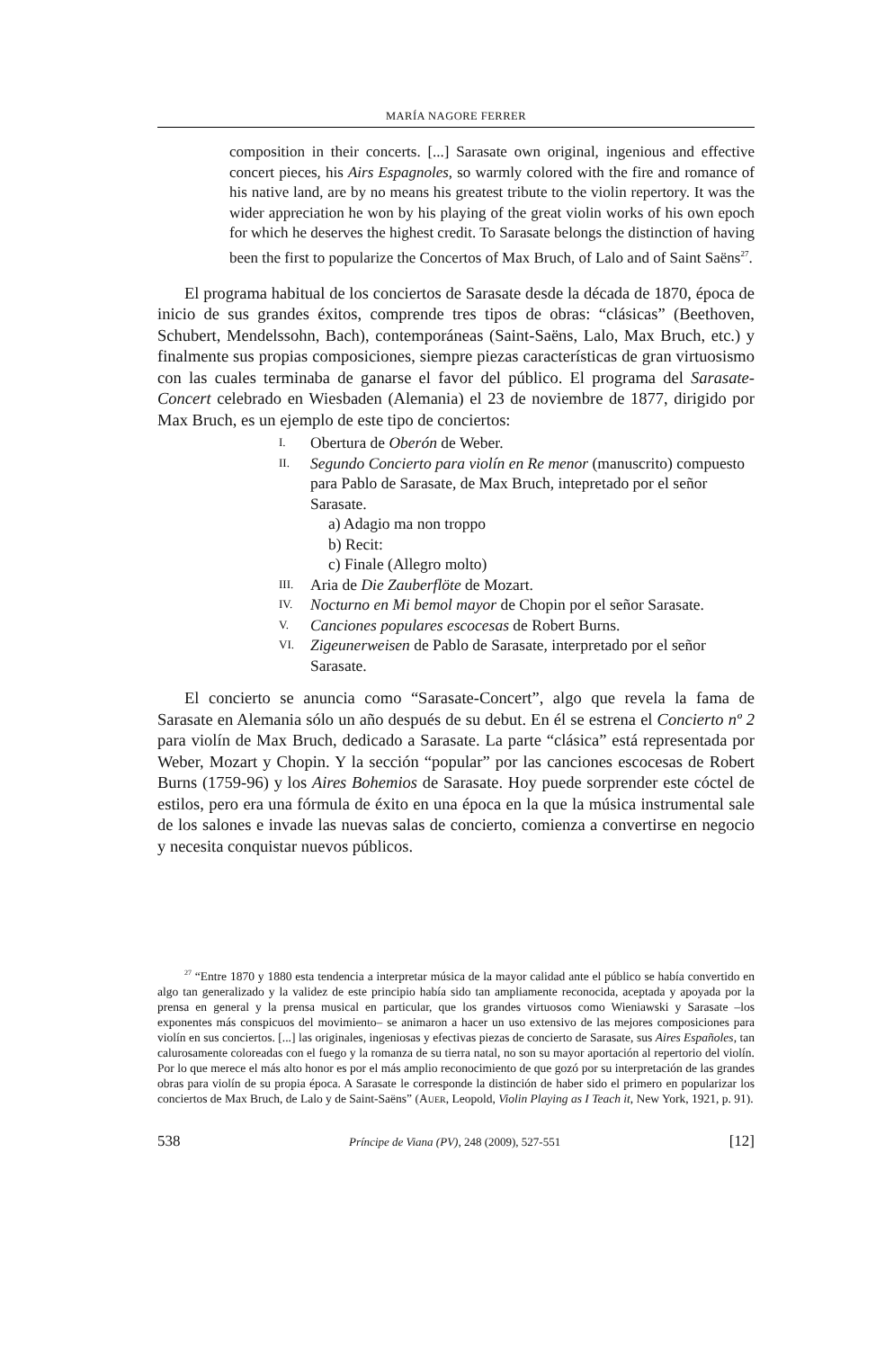MARÍA NAGORE FERRER
composition in their concerts. [...] Sarasate own original, ingenious and effective concert pieces, his Airs Espagnoles, so warmly colored with the fire and romance of his native land, are by no means his greatest tribute to the violin repertory. It was the wider appreciation he won by his playing of the great violin works of his own epoch for which he deserves the highest credit. To Sarasate belongs the distinction of having been the first to popularize the Concertos of Max Bruch, of Lalo and of Saint Saëns<sup>27</sup>.
El programa habitual de los conciertos de Sarasate desde la década de 1870, época de inicio de sus grandes éxitos, comprende tres tipos de obras: “clásicas” (Beethoven, Schubert, Mendelssohn, Bach), contemporáneas (Saint-Saëns, Lalo, Max Bruch, etc.) y finalmente sus propias composiciones, siempre piezas características de gran virtuosismo con las cuales terminaba de ganarse el favor del público. El programa del Sarasate-Concert celebrado en Wiesbaden (Alemania) el 23 de noviembre de 1877, dirigido por Max Bruch, es un ejemplo de este tipo de conciertos:
I. Obertura de Oberón de Weber.
II. Segundo Concierto para violín en Re menor (manuscrito) compuesto para Pablo de Sarasate, de Max Bruch, intepretado por el señor Sarasate.
a) Adagio ma non troppo
b) Recit:
c) Finale (Allegro molto)
III. Aria de Die Zauberflöte de Mozart.
IV. Nocturno en Mi bemol mayor de Chopin por el señor Sarasate.
V. Canciones populares escocesas de Robert Burns.
VI. Zigeunerweisen de Pablo de Sarasate, interpretado por el señor Sarasate.
El concierto se anuncia como “Sarasate-Concert”, algo que revela la fama de Sarasate en Alemania sólo un año después de su debut. En él se estrena el Concierto nº 2 para violín de Max Bruch, dedicado a Sarasate. La parte “clásica” está representada por Weber, Mozart y Chopin. Y la sección “popular” por las canciones escocesas de Robert Burns (1759-96) y los Aires Bohemios de Sarasate. Hoy puede sorprender este cóctel de estilos, pero era una fórmula de éxito en una época en la que la música instrumental sale de los salones e invade las nuevas salas de concierto, comienza a convertirse en negocio y necesita conquistar nuevos públicos.
<sup>27</sup> “Entre 1870 y 1880 esta tendencia a interpretar música de la mayor calidad ante el público se había convertido en algo tan generalizado y la validez de este principio había sido tan ampliamente reconocida, aceptada y apoyada por la prensa en general y la prensa musical en particular, que los grandes virtuosos como Wieniawski y Sarasate –los exponentes más conspicuos del movimiento– se animaron a hacer un uso extensivo de las mejores composiciones para violín en sus conciertos. [...] las originales, ingeniosas y efectivas piezas de concierto de Sarasate, sus Aires Españoles, tan calurosamente coloreadas con el fuego y la romanza de su tierra natal, no son su mayor aportación al repertorio del violín. Por lo que merece el más alto honor es por el más amplio reconocimiento de que gozó por su interpretación de las grandes obras para violín de su propia época. A Sarasate le corresponde la distinción de haber sido el primero en popularizar los conciertos de Max Bruch, de Lalo y de Saint-Saëns” (AUER, Leopold, Violin Playing as I Teach it, New York, 1921, p. 91).
538 Príncipe de Viana (PV), 248 (2009), 527-551 [12]